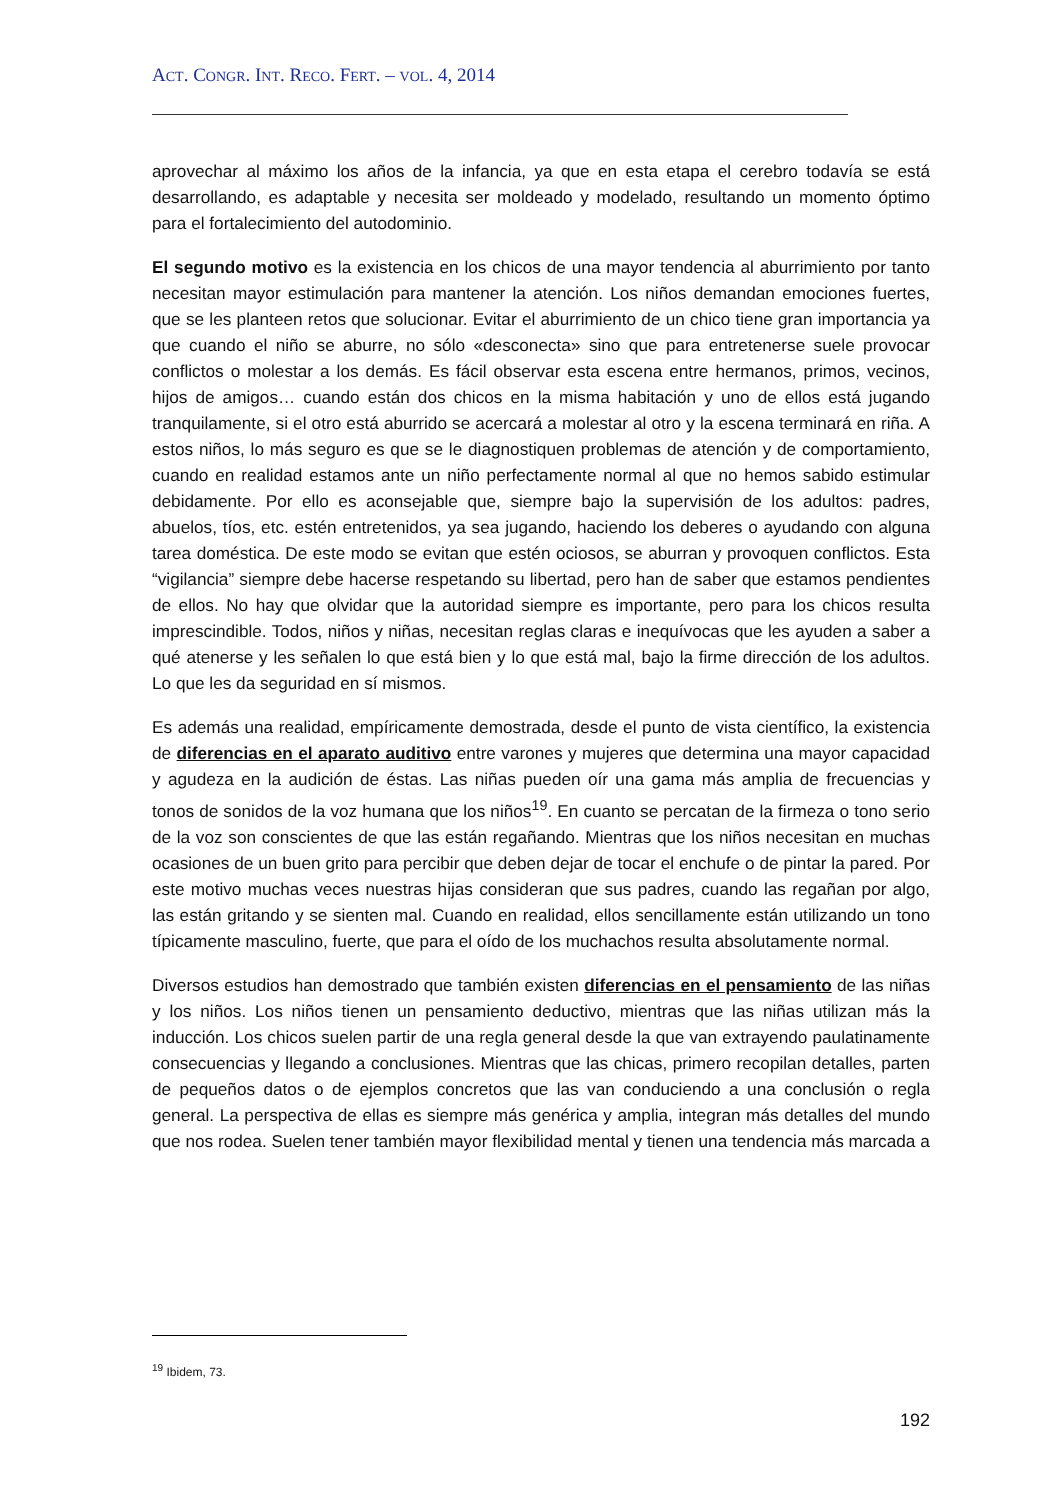ACT. CONGR. INT. RECO. FERT. – VOL. 4, 2014
aprovechar al máximo los años de la infancia, ya que en esta etapa el cerebro todavía se está desarrollando, es adaptable y necesita ser moldeado y modelado, resultando un momento óptimo para el fortalecimiento del autodominio.
El segundo motivo es la existencia en los chicos de una mayor tendencia al aburrimiento por tanto necesitan mayor estimulación para mantener la atención. Los niños demandan emociones fuertes, que se les planteen retos que solucionar. Evitar el aburrimiento de un chico tiene gran importancia ya que cuando el niño se aburre, no sólo «desconecta» sino que para entretenerse suele provocar conflictos o molestar a los demás. Es fácil observar esta escena entre hermanos, primos, vecinos, hijos de amigos… cuando están dos chicos en la misma habitación y uno de ellos está jugando tranquilamente, si el otro está aburrido se acercará a molestar al otro y la escena terminará en riña. A estos niños, lo más seguro es que se le diagnostiquen problemas de atención y de comportamiento, cuando en realidad estamos ante un niño perfectamente normal al que no hemos sabido estimular debidamente. Por ello es aconsejable que, siempre bajo la supervisión de los adultos: padres, abuelos, tíos, etc. estén entretenidos, ya sea jugando, haciendo los deberes o ayudando con alguna tarea doméstica. De este modo se evitan que estén ociosos, se aburran y provoquen conflictos. Esta “vigilancia” siempre debe hacerse respetando su libertad, pero han de saber que estamos pendientes de ellos. No hay que olvidar que la autoridad siempre es importante, pero para los chicos resulta imprescindible. Todos, niños y niñas, necesitan reglas claras e inequívocas que les ayuden a saber a qué atenerse y les señalen lo que está bien y lo que está mal, bajo la firme dirección de los adultos. Lo que les da seguridad en sí mismos.
Es además una realidad, empíricamente demostrada, desde el punto de vista científico, la existencia de diferencias en el aparato auditivo entre varones y mujeres que determina una mayor capacidad y agudeza en la audición de éstas. Las niñas pueden oír una gama más amplia de frecuencias y tonos de sonidos de la voz humana que los niños<sup>19</sup>. En cuanto se percatan de la firmeza o tono serio de la voz son conscientes de que las están regañando. Mientras que los niños necesitan en muchas ocasiones de un buen grito para percibir que deben dejar de tocar el enchufe o de pintar la pared. Por este motivo muchas veces nuestras hijas consideran que sus padres, cuando las regañan por algo, las están gritando y se sienten mal. Cuando en realidad, ellos sencillamente están utilizando un tono típicamente masculino, fuerte, que para el oído de los muchachos resulta absolutamente normal.
Diversos estudios han demostrado que también existen diferencias en el pensamiento de las niñas y los niños. Los niños tienen un pensamiento deductivo, mientras que las niñas utilizan más la inducción. Los chicos suelen partir de una regla general desde la que van extrayendo paulatinamente consecuencias y llegando a conclusiones. Mientras que las chicas, primero recopilan detalles, parten de pequeños datos o de ejemplos concretos que las van conduciendo a una conclusión o regla general. La perspectiva de ellas es siempre más genérica y amplia, integran más detalles del mundo que nos rodea. Suelen tener también mayor flexibilidad mental y tienen una tendencia más marcada a
<sup>19</sup> Ibidem, 73.
192